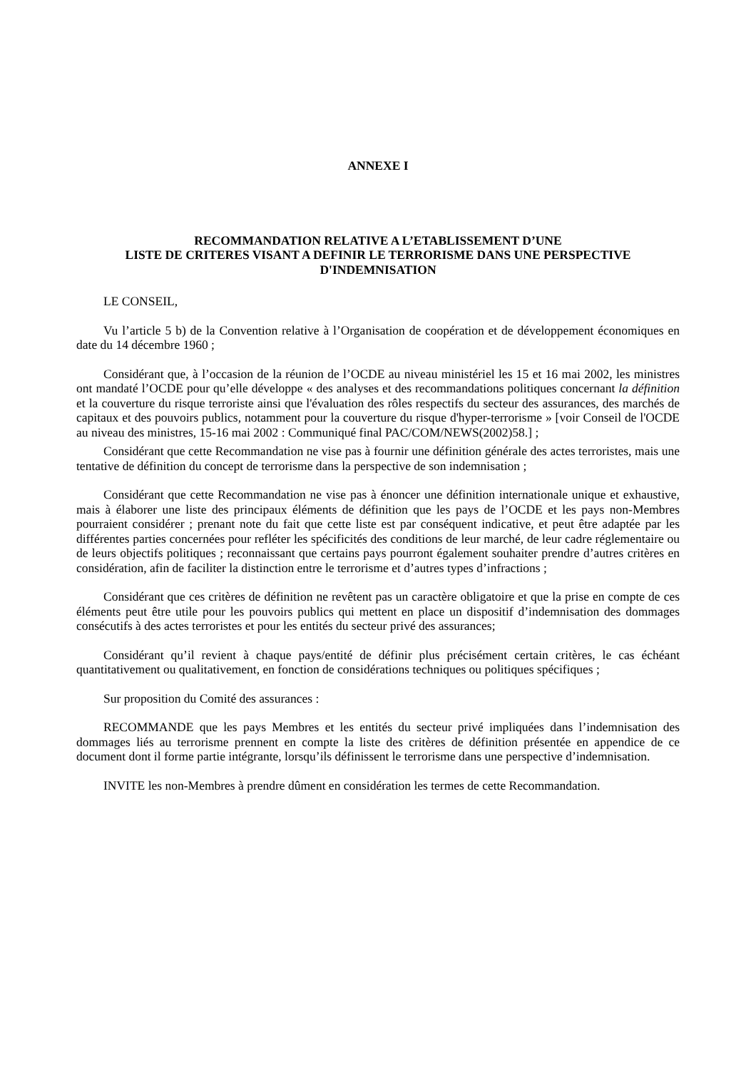ANNEXE I
RECOMMANDATION RELATIVE A L’ETABLISSEMENT D’UNE
LISTE DE CRITERES VISANT A DEFINIR LE TERRORISME DANS UNE PERSPECTIVE
D'INDEMNISATION
LE CONSEIL,
Vu l’article 5 b) de la Convention relative à l’Organisation de coopération et de développement économiques en date du 14 décembre 1960 ;
Considérant que, à l’occasion de la réunion de l’OCDE au niveau ministériel les 15 et 16 mai 2002, les ministres ont mandaté l’OCDE pour qu’elle développe « des analyses et des recommandations politiques concernant la définition et la couverture du risque terroriste ainsi que l'évaluation des rôles respectifs du secteur des assurances, des marchés de capitaux et des pouvoirs publics, notamment pour la couverture du risque d'hyper-terrorisme » [voir Conseil de l'OCDE au niveau des ministres, 15-16 mai 2002 : Communiqué final PAC/COM/NEWS(2002)58.] ;
Considérant que cette Recommandation ne vise pas à fournir une définition générale des actes terroristes, mais une tentative de définition du concept de terrorisme dans la perspective de son indemnisation ;
Considérant que cette Recommandation ne vise pas à énoncer une définition internationale unique et exhaustive, mais à élaborer une liste des principaux éléments de définition que les pays de l’OCDE et les pays non-Membres pourraient considérer ; prenant note du fait que cette liste est par conséquent indicative, et peut être adaptée par les différentes parties concernées pour refléter les spécificités des conditions de leur marché, de leur cadre réglementaire ou de leurs objectifs politiques ; reconnaissant que certains pays pourront également souhaiter prendre d’autres critères en considération, afin de faciliter la distinction entre le terrorisme et d’autres types d’infractions ;
Considérant que ces critères de définition ne revêtent pas un caractère obligatoire et que la prise en compte de ces éléments peut être utile pour les pouvoirs publics qui mettent en place un dispositif d’indemnisation des dommages consécutifs à des actes terroristes et pour les entités du secteur privé des assurances;
Considérant qu’il revient à chaque pays/entité de définir plus précisément certain critères, le cas échéant quantitativement ou qualitativement, en fonction de considérations techniques ou politiques spécifiques ;
Sur proposition du Comité des assurances :
RECOMMANDE que les pays Membres et les entités du secteur privé impliquées dans l’indemnisation des dommages liés au terrorisme prennent en compte la liste des critères de définition présentée en appendice de ce document dont il forme partie intégrante, lorsqu’ils définissent le terrorisme dans une perspective d’indemnisation.
INVITE les non-Membres à prendre dûment en considération les termes de cette Recommandation.